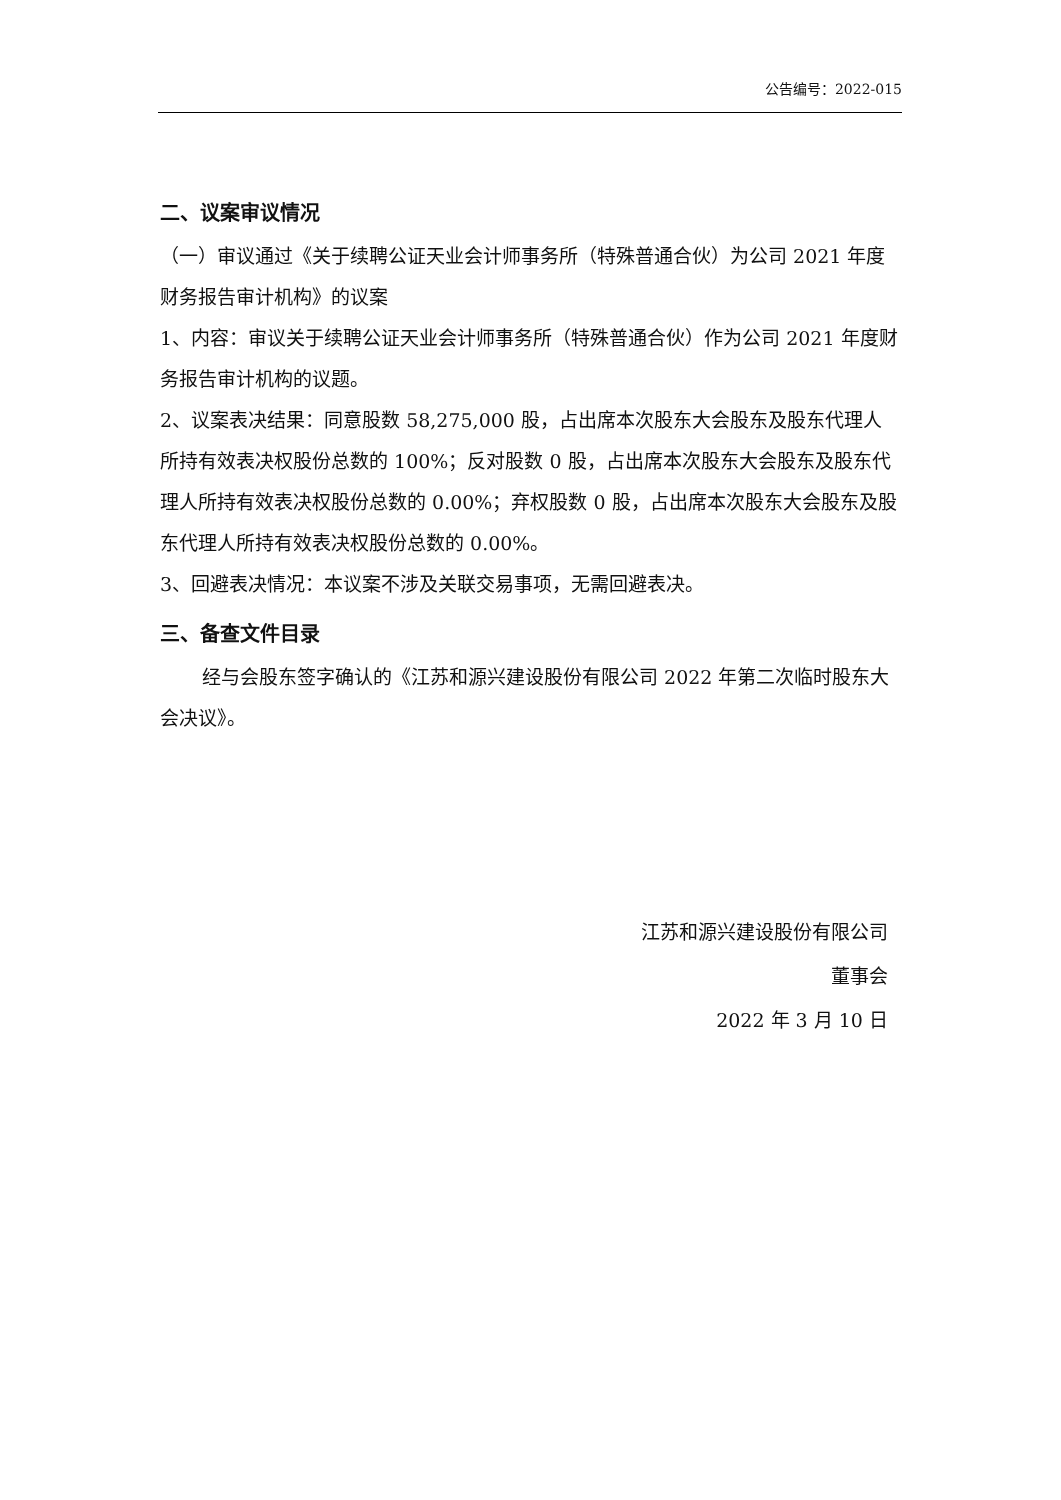公告编号：2022-015
二、议案审议情况
（一）审议通过《关于续聘公证天业会计师事务所（特殊普通合伙）为公司 2021 年度财务报告审计机构》的议案
1、内容：审议关于续聘公证天业会计师事务所（特殊普通合伙）作为公司 2021 年度财务报告审计机构的议题。
2、议案表决结果：同意股数 58,275,000 股，占出席本次股东大会股东及股东代理人所持有效表决权股份总数的 100%；反对股数 0 股，占出席本次股东大会股东及股东代理人所持有效表决权股份总数的 0.00%；弃权股数 0 股，占出席本次股东大会股东及股东代理人所持有效表决权股份总数的 0.00%。
3、回避表决情况：本议案不涉及关联交易事项，无需回避表决。
三、备查文件目录
经与会股东签字确认的《江苏和源兴建设股份有限公司 2022 年第二次临时股东大会决议》。
江苏和源兴建设股份有限公司
董事会
2022 年 3 月 10 日